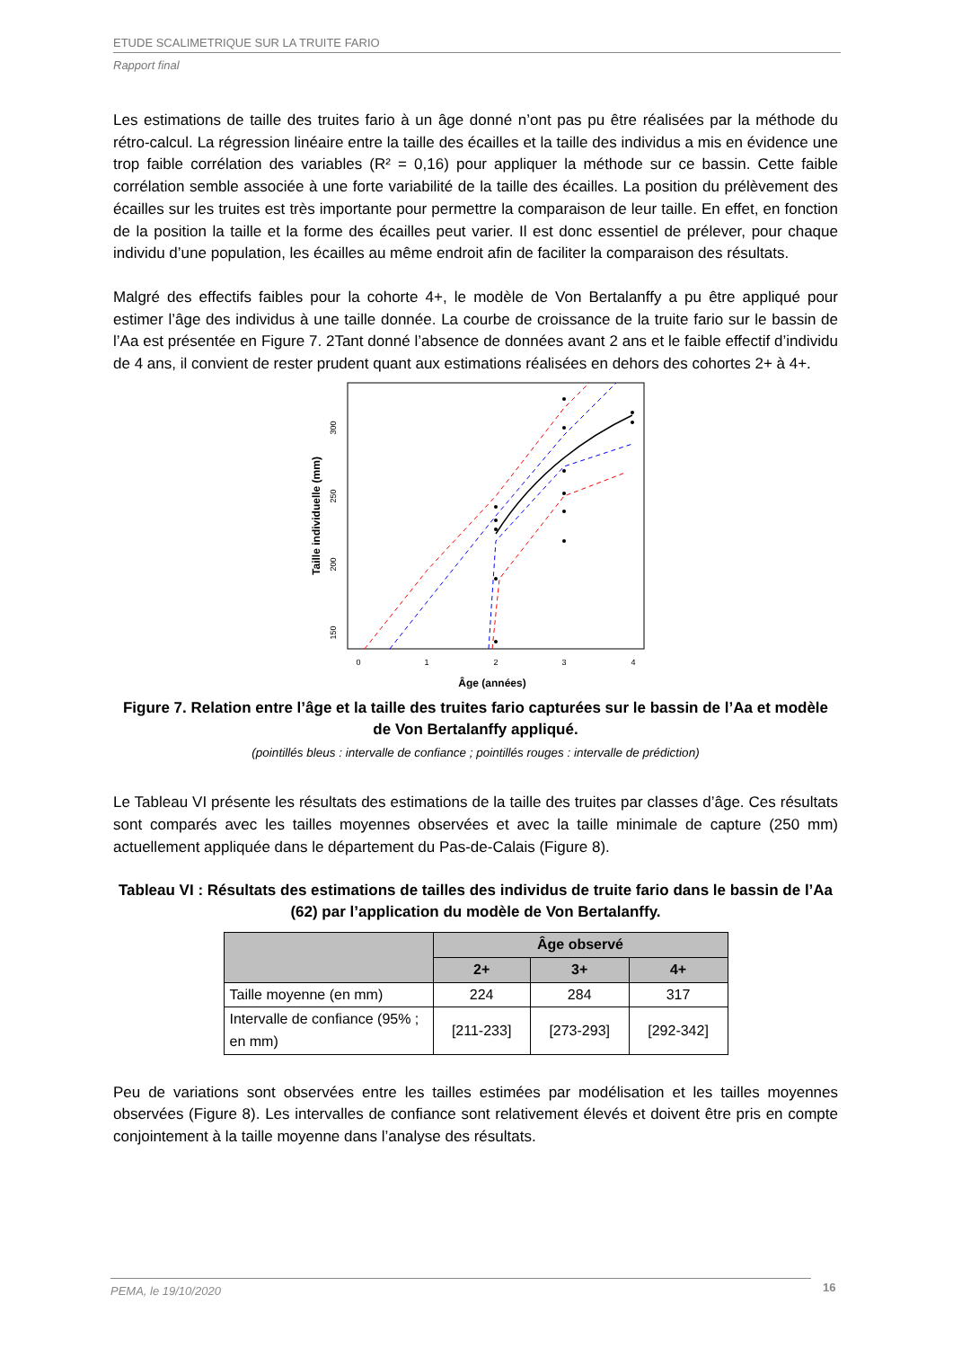ETUDE SCALIMETRIQUE SUR LA TRUITE FARIO
Rapport final
Les estimations de taille des truites fario à un âge donné n’ont pas pu être réalisées par la méthode du rétro-calcul. La régression linéaire entre la taille des écailles et la taille des individus a mis en évidence une trop faible corrélation des variables (R² = 0,16) pour appliquer la méthode sur ce bassin. Cette faible corrélation semble associée à une forte variabilité de la taille des écailles. La position du prélèvement des écailles sur les truites est très importante pour permettre la comparaison de leur taille. En effet, en fonction de la position la taille et la forme des écailles peut varier. Il est donc essentiel de prélever, pour chaque individu d’une population, les écailles au même endroit afin de faciliter la comparaison des résultats.
Malgré des effectifs faibles pour la cohorte 4+, le modèle de Von Bertalanffy a pu être appliqué pour estimer l’âge des individus à une taille donnée. La courbe de croissance de la truite fario sur le bassin de l’Aa est présentée en Figure 7. 2Tant donné l’absence de données avant 2 ans et le faible effectif d’individu de 4 ans, il convient de rester prudent quant aux estimations réalisées en dehors des cohortes 2+ à 4+.
Taille individuelle (mm)
300
250
200
150
0
1
2
3
4
Âge (années)
Figure 7. Relation entre l’âge et la taille des truites fario capturées sur le bassin de l’Aa et modèle de Von Bertalanffy appliqué.
(pointillés bleus : intervalle de confiance ; pointillés rouges : intervalle de prédiction)
Le Tableau VI présente les résultats des estimations de la taille des truites par classes d’âge. Ces résultats sont comparés avec les tailles moyennes observées et avec la taille minimale de capture (250 mm) actuellement appliquée dans le département du Pas-de-Calais (Figure 8).
Tableau VI : Résultats des estimations de tailles des individus de truite fario dans le bassin de l’Aa (62) par l’application du modèle de Von Bertalanffy.
| | Âge observé | | |
| --- | --- | --- | --- |
| | 2+ | 3+ | 4+ |
| Taille moyenne (en mm) | 224 | 284 | 317 |
| Intervalle de confiance (95% ; en mm) | [211-233] | [273-293] | [292-342] |
Peu de variations sont observées entre les tailles estimées par modélisation et les tailles moyennes observées (Figure 8). Les intervalles de confiance sont relativement élevés et doivent être pris en compte conjointement à la taille moyenne dans l’analyse des résultats.
PEMA, le 19/10/2020 16